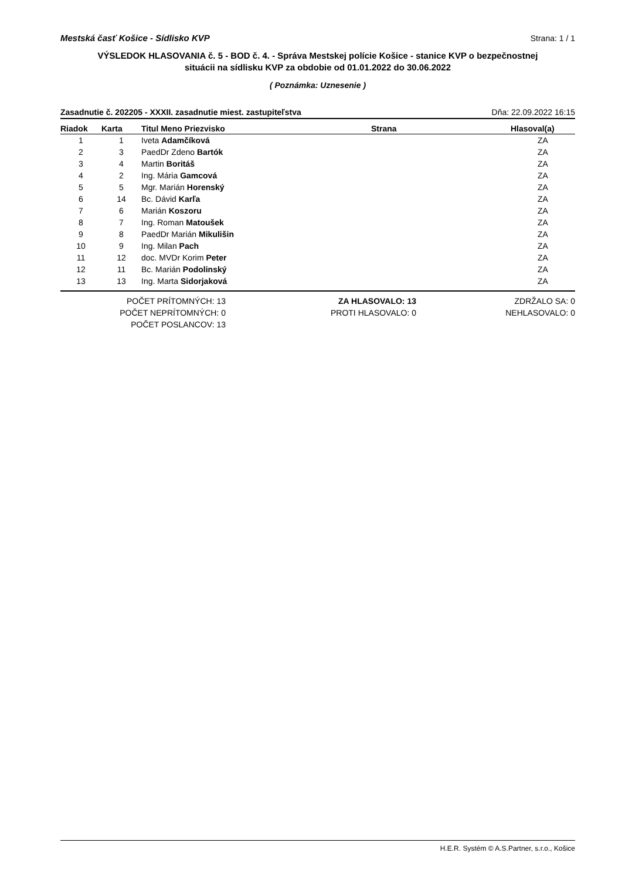Mestská časť Košice - Sídlisko KVP Strana: 1 / 1
VÝSLEDOK HLASOVANIA č. 5 - BOD č. 4. - Správa Mestskej polície Košice - stanice KVP o bezpečnostnej situácii na sídlisku KVP za obdobie od 01.01.2022 do 30.06.2022
( Poznámka: Uznesenie )
Zasadnutie č. 202205 - XXXII. zasadnutie miest. zastupiteľstva Dňa: 22.09.2022 16:15
| Riadok | Karta | Titul Meno Priezvisko | Strana | Hlasoval(a) |
| --- | --- | --- | --- | --- |
| 1 | 1 | Iveta Adamčíková | | ZA |
| 2 | 3 | PaedDr Zdeno Bartók | | ZA |
| 3 | 4 | Martin Boritáš | | ZA |
| 4 | 2 | Ing. Mária Gamcová | | ZA |
| 5 | 5 | Mgr. Marián Horenský | | ZA |
| 6 | 14 | Bc. Dávid Karľa | | ZA |
| 7 | 6 | Marián Koszoru | | ZA |
| 8 | 7 | Ing. Roman Matoušek | | ZA |
| 9 | 8 | PaedDr Marián Mikulišin | | ZA |
| 10 | 9 | Ing. Milan Pach | | ZA |
| 11 | 12 | doc. MVDr Korim Peter | | ZA |
| 12 | 11 | Bc. Marián Podolinský | | ZA |
| 13 | 13 | Ing. Marta Sidorjaková | | ZA |
POČET PRÍTOMNÝCH: 13
POČET NEPRÍTOMNÝCH: 0
POČET POSLANCOV: 13
ZA HLASOVALO: 13
PROTI HLASOVALO: 0
ZDRŽALO SA: 0
NEHLASOVALO: 0
H.E.R. Systém © A.S.Partner, s.r.o., Košice